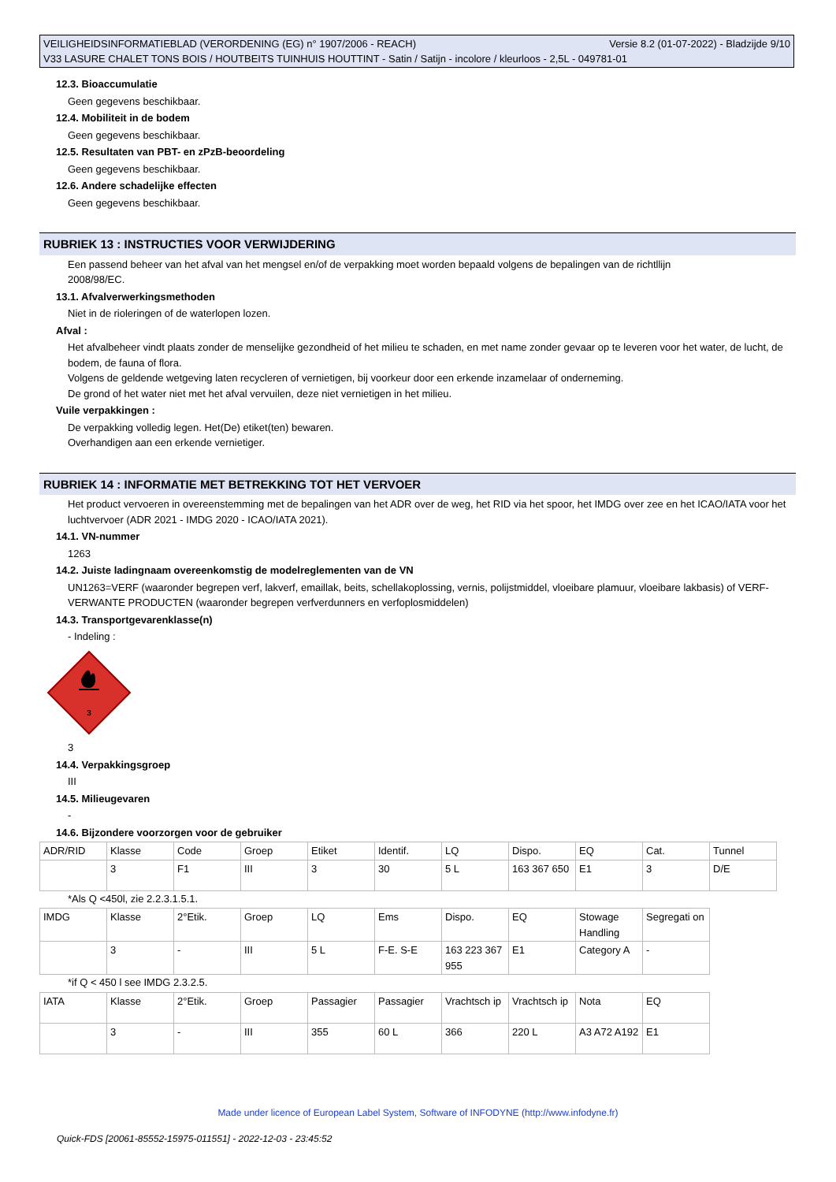Versie 8.2 (01-07-2022) - Bladzijde 9/10 VEILIGHEIDSINFORMATIEBLAD (VERORDENING (EG) n° 1907/2006 - REACH)
V33 LASURE CHALET TONS BOIS / HOUTBEITS TUINHUIS HOUTTINT - Satin / Satijn - incolore / kleurloos - 2,5L - 049781-01
12.3. Bioaccumulatie
Geen gegevens beschikbaar.
12.4. Mobiliteit in de bodem
Geen gegevens beschikbaar.
12.5. Resultaten van PBT- en zPzB-beoordeling
Geen gegevens beschikbaar.
12.6. Andere schadelijke effecten
Geen gegevens beschikbaar.
RUBRIEK 13 : INSTRUCTIES VOOR VERWIJDERING
Een passend beheer van het afval van het mengsel en/of de verpakking moet worden bepaald volgens de bepalingen van de richtllijn
2008/98/EC.
13.1. Afvalverwerkingsmethoden
Niet in de rioleringen of de waterlopen lozen.
Afval :
Het afvalbeheer vindt plaats zonder de menselijke gezondheid of het milieu te schaden, en met name zonder gevaar op te leveren voor het water, de lucht, de bodem, de fauna of flora.
Volgens de geldende wetgeving laten recycleren of vernietigen, bij voorkeur door een erkende inzamelaar of onderneming.
De grond of het water niet met het afval vervuilen, deze niet vernietigen in het milieu.
Vuile verpakkingen :
De verpakking volledig legen. Het(De) etiket(ten) bewaren.
Overhandigen aan een erkende vernietiger.
RUBRIEK 14 : INFORMATIE MET BETREKKING TOT HET VERVOER
Het product vervoeren in overeenstemming met de bepalingen van het ADR over de weg, het RID via het spoor, het IMDG over zee en het ICAO/IATA voor het luchtvervoer (ADR 2021 - IMDG 2020 - ICAO/IATA 2021).
14.1. VN-nummer
1263
14.2. Juiste ladingnaam overeenkomstig de modelreglementen van de VN
UN1263=VERF (waaronder begrepen verf, lakverf, emaillak, beits, schellakoplossing, vernis, polijstmiddel, vloeibare plamuur, vloeibare lakbasis) of VERF-VERWANTE PRODUCTEN (waaronder begrepen verfverdunners en verfoplosmiddelen)
14.3. Transportgevarenklasse(n)
- Indeling :
3
3
14.4. Verpakkingsgroep
III
14.5. Milieugevaren
-
14.6. Bijzondere voorzorgen voor de gebruiker
| ADR/RID | Klasse | Code | Groep | Etiket | Identif. | LQ | Dispo. | EQ | Cat. | Tunnel |
| | 3 | F1 | III | 3 | 30 | 5 L | 163 367 650 | E1 | 3 | D/E |
*Als Q <450l, zie 2.2.3.1.5.1.
| IMDG | Klasse | 2°Etik. | Groep | LQ | Ems | Dispo. | EQ | Stowage Handling | Segregati on |
| | 3 | - | III | 5 L | F-E. S-E | 163 223 367 955 | E1 | Category A | - |
*if Q < 450 l see IMDG 2.3.2.5.
| IATA | Klasse | 2°Etik. | Groep | Passagier | Passagier | Vrachtsch ip | Vrachtsch ip | Nota | EQ |
| | 3 | - | III | 355 | 60 L | 366 | 220 L | A3 A72 A192 | E1 |
Made under licence of European Label System, Software of INFODYNE (http://www.infodyne.fr)
Quick-FDS [20061-85552-15975-011551] - 2022-12-03 - 23:45:52